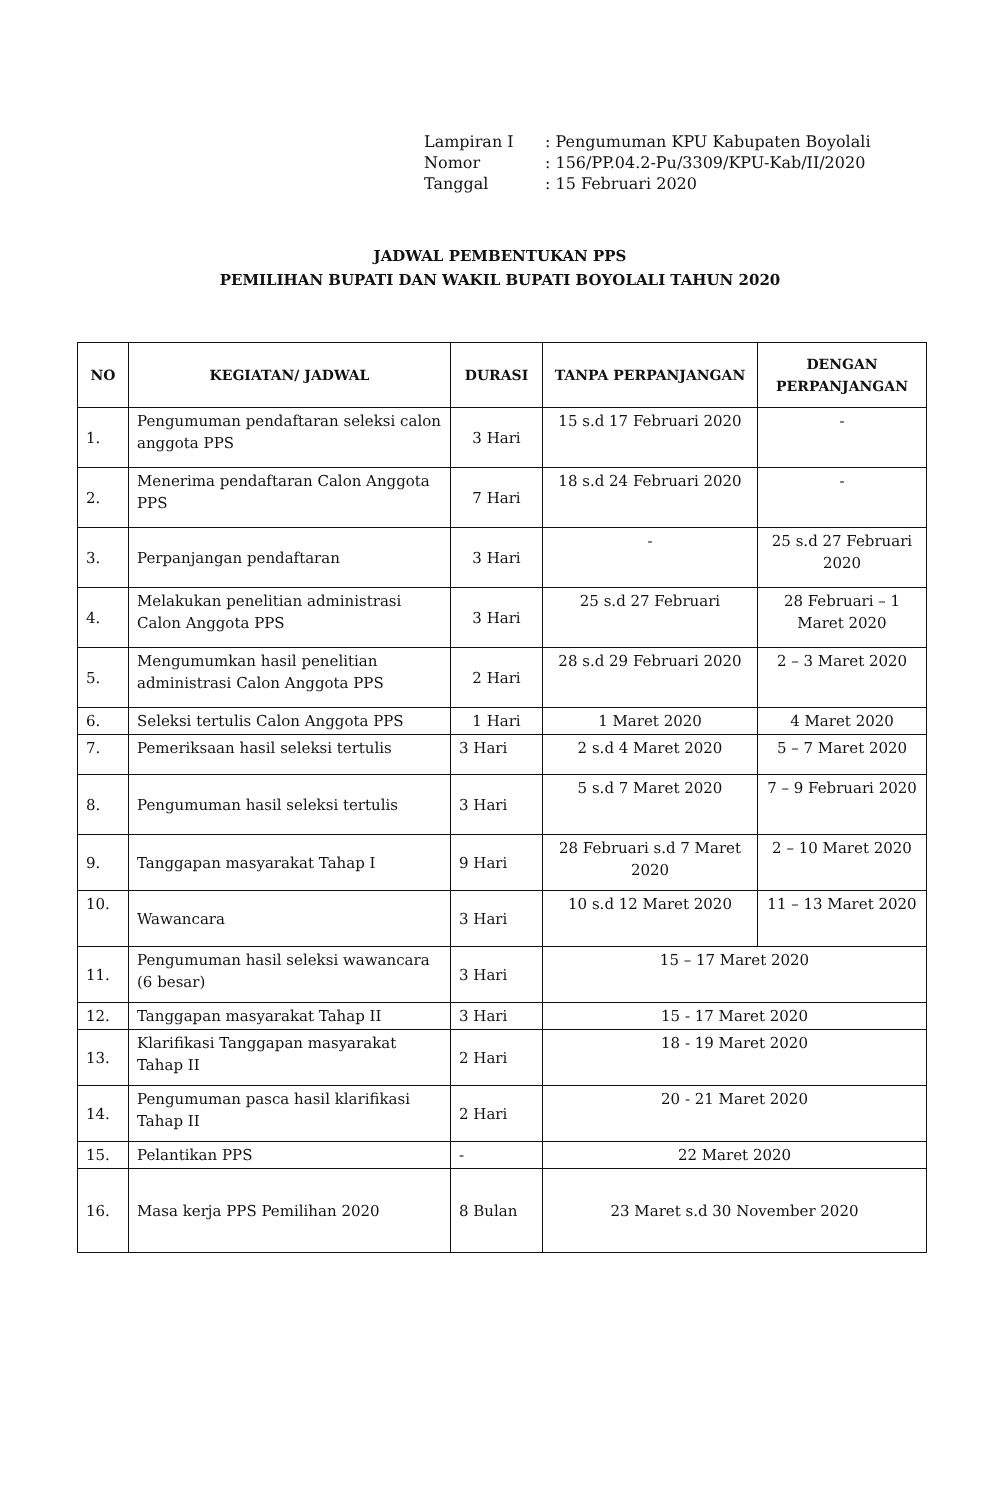| Lampiran I | : Pengumuman KPU Kabupaten Boyolali |
| Nomor | : 156/PP.04.2-Pu/3309/KPU-Kab/II/2020 |
| Tanggal | : 15 Februari 2020 |
JADWAL PEMBENTUKAN PPS
PEMILIHAN BUPATI DAN WAKIL BUPATI BOYOLALI TAHUN 2020
| NO | KEGIATAN/ JADWAL | DURASI | TANPA PERPANJANGAN | DENGAN PERPANJANGAN |
| --- | --- | --- | --- | --- |
| 1. | Pengumuman pendaftaran seleksi calon anggota PPS | 3 Hari | 15 s.d 17 Februari 2020 | - |
| 2. | Menerima pendaftaran Calon Anggota PPS | 7 Hari | 18 s.d 24 Februari 2020 | - |
| 3. | Perpanjangan pendaftaran | 3 Hari | - | 25 s.d 27 Februari 2020 |
| 4. | Melakukan penelitian administrasi Calon Anggota PPS | 3 Hari | 25 s.d 27 Februari | 28 Februari – 1 Maret 2020 |
| 5. | Mengumumkan hasil penelitian administrasi Calon Anggota PPS | 2 Hari | 28 s.d 29 Februari 2020 | 2 – 3 Maret 2020 |
| 6. | Seleksi tertulis Calon Anggota PPS | 1 Hari | 1 Maret 2020 | 4 Maret 2020 |
| 7. | Pemeriksaan hasil seleksi tertulis | 3 Hari | 2 s.d 4 Maret 2020 | 5 – 7 Maret 2020 |
| 8. | Pengumuman hasil seleksi tertulis | 3 Hari | 5 s.d 7 Maret 2020 | 7 – 9 Februari 2020 |
| 9. | Tanggapan masyarakat Tahap I | 9 Hari | 28 Februari s.d 7 Maret 2020 | 2 – 10 Maret 2020 |
| 10. | Wawancara | 3 Hari | 10 s.d 12 Maret 2020 | 11 – 13 Maret 2020 |
| 11. | Pengumuman hasil seleksi wawancara (6 besar) | 3 Hari | 15 – 17 Maret 2020 | |
| 12. | Tanggapan masyarakat Tahap II | 3 Hari | 15 - 17 Maret 2020 | |
| 13. | Klarifikasi Tanggapan masyarakat Tahap II | 2 Hari | 18 - 19 Maret 2020 | |
| 14. | Pengumuman pasca hasil klarifikasi Tahap II | 2 Hari | 20 - 21 Maret 2020 | |
| 15. | Pelantikan PPS | - | 22 Maret 2020 | |
| 16. | Masa kerja PPS Pemilihan 2020 | 8 Bulan | 23 Maret s.d 30 November 2020 | |